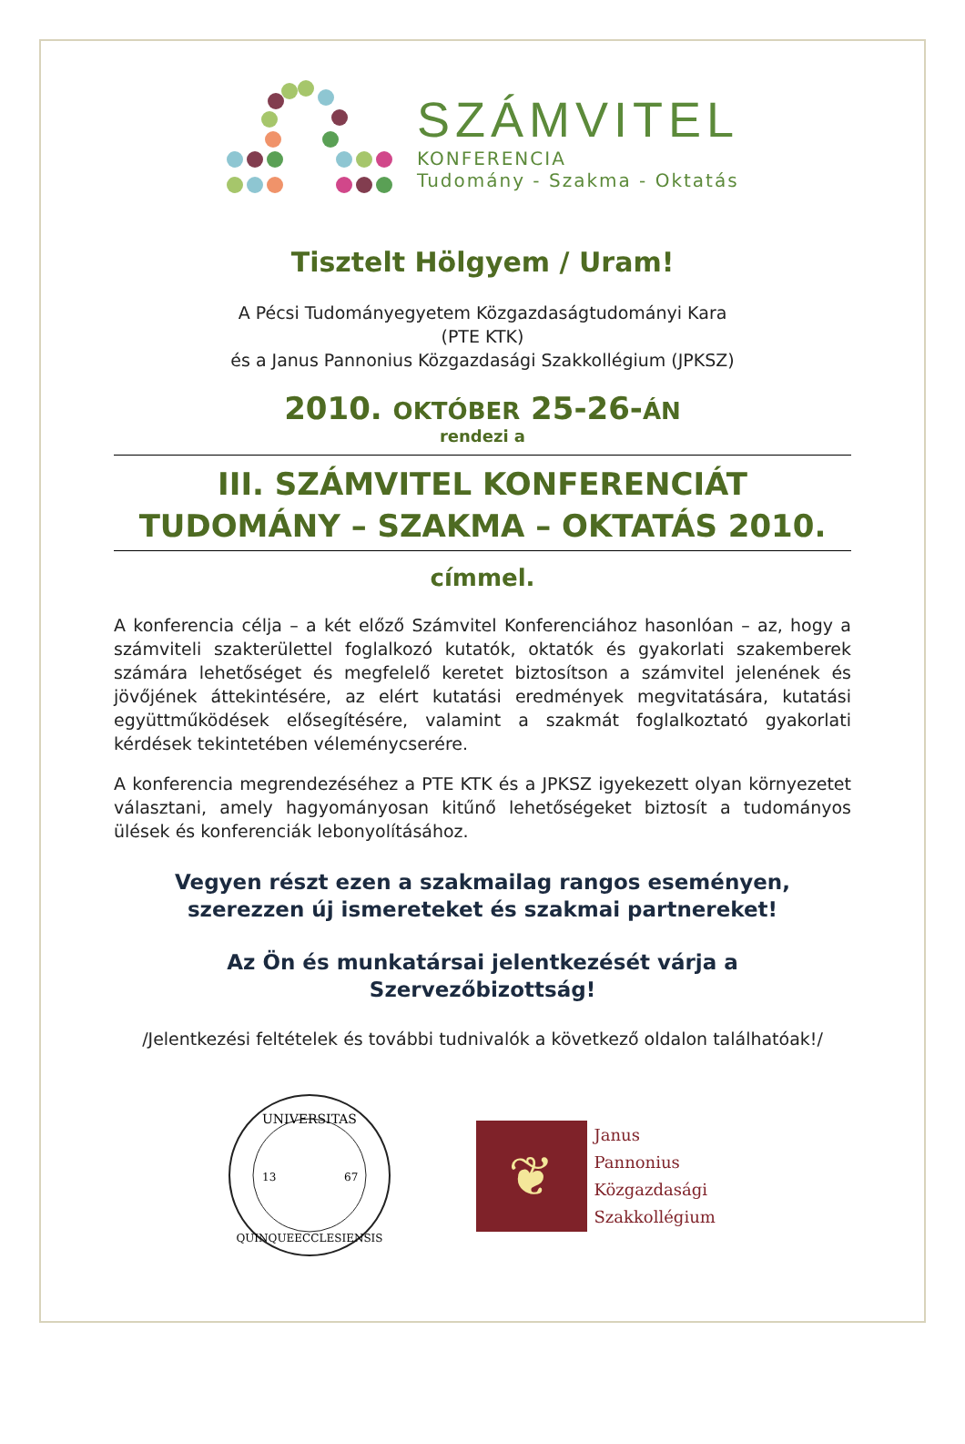SZÁMVITEL
KONFERENCIA
Tudomány - Szakma - Oktatás
Tisztelt Hölgyem / Uram!
A Pécsi Tudományegyetem Közgazdaságtudományi Kara
(PTE KTK)
és a Janus Pannonius Közgazdasági Szakkollégium (JPKSZ)
2010. OKTÓBER 25-26-ÁN
rendezi a
III. SZÁMVITEL KONFERENCIÁT
TUDOMÁNY – SZAKMA – OKTATÁS 2010.
címmel.
A konferencia célja – a két előző Számvitel Konferenciához hasonlóan – az, hogy a számviteli szakterülettel foglalkozó kutatók, oktatók és gyakorlati szakemberek számára lehetőséget és megfelelő keretet biztosítson a számvitel jelenének és jövőjének áttekintésére, az elért kutatási eredmények megvitatására, kutatási együttműködések elősegítésére, valamint a szakmát foglalkoztató gyakorlati kérdések tekintetében véleménycserére.
A konferencia megrendezéséhez a PTE KTK és a JPKSZ igyekezett olyan környezetet választani, amely hagyományosan kitűnő lehetőségeket biztosít a tudományos ülések és konferenciák lebonyolításához.
Vegyen részt ezen a szakmailag rangos eseményen, szerezzen új ismereteket és szakmai partnereket!
Az Ön és munkatársai jelentkezését várja a Szervezőbizottság!
/Jelentkezési feltételek és további tudnivalók a következő oldalon találhatóak!/
UNIVERSITAS
QUINQUEECCLESIENSIS
13
67
❦
Janus
Pannonius
Közgazdasági
Szakkollégium